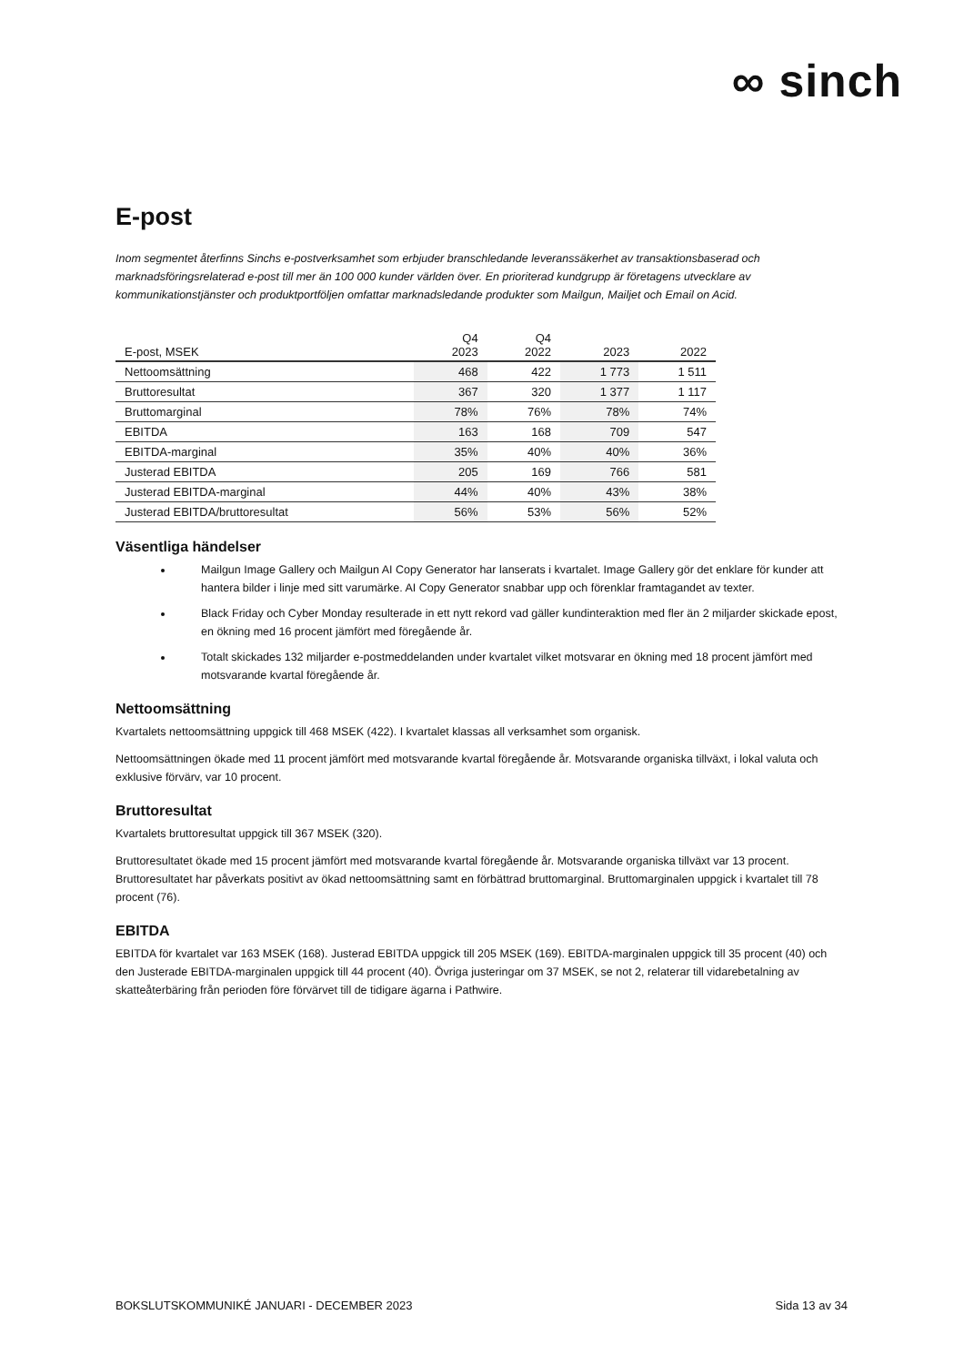∞ sinch
E-post
Inom segmentet återfinns Sinchs e-postverksamhet som erbjuder branschledande leveranssäkerhet av transaktionsbaserad och marknadsföringsrelaterad e-post till mer än 100 000 kunder världen över. En prioriterad kundgrupp är företagens utvecklare av kommunikationstjänster och produktportföljen omfattar marknadsledande produkter som Mailgun, Mailjet och Email on Acid.
| E-post, MSEK | Q4 2023 | Q4 2022 | 2023 | 2022 |
| --- | --- | --- | --- | --- |
| Nettoomsättning | 468 | 422 | 1 773 | 1 511 |
| Bruttoresultat | 367 | 320 | 1 377 | 1 117 |
| Bruttomarginal | 78% | 76% | 78% | 74% |
| EBITDA | 163 | 168 | 709 | 547 |
| EBITDA-marginal | 35% | 40% | 40% | 36% |
| Justerad EBITDA | 205 | 169 | 766 | 581 |
| Justerad EBITDA-marginal | 44% | 40% | 43% | 38% |
| Justerad EBITDA/bruttoresultat | 56% | 53% | 56% | 52% |
Väsentliga händelser
Mailgun Image Gallery och Mailgun AI Copy Generator har lanserats i kvartalet. Image Gallery gör det enklare för kunder att hantera bilder i linje med sitt varumärke. AI Copy Generator snabbar upp och förenklar framtagandet av texter.
Black Friday och Cyber Monday resulterade in ett nytt rekord vad gäller kundinteraktion med fler än 2 miljarder skickade epost, en ökning med 16 procent jämfört med föregående år.
Totalt skickades 132 miljarder e-postmeddelanden under kvartalet vilket motsvarar en ökning med 18 procent jämfört med motsvarande kvartal föregående år.
Nettoomsättning
Kvartalets nettoomsättning uppgick till 468 MSEK (422). I kvartalet klassas all verksamhet som organisk.
Nettoomsättningen ökade med 11 procent jämfört med motsvarande kvartal föregående år. Motsvarande organiska tillväxt, i lokal valuta och exklusive förvärv, var 10 procent.
Bruttoresultat
Kvartalets bruttoresultat uppgick till 367 MSEK (320).
Bruttoresultatet ökade med 15 procent jämfört med motsvarande kvartal föregående år. Motsvarande organiska tillväxt var 13 procent. Bruttoresultatet har påverkats positivt av ökad nettoomsättning samt en förbättrad bruttomarginal. Bruttomarginalen uppgick i kvartalet till 78 procent (76).
EBITDA
EBITDA för kvartalet var 163 MSEK (168). Justerad EBITDA uppgick till 205 MSEK (169). EBITDA-marginalen uppgick till 35 procent (40) och den Justerade EBITDA-marginalen uppgick till 44 procent (40). Övriga justeringar om 37 MSEK, se not 2, relaterar till vidarebetalning av skatteåterbäring från perioden före förvärvet till de tidigare ägarna i Pathwire.
BOKSLUTSKOMMUNIKÉ JANUARI - DECEMBER 2023 Sida 13 av 34